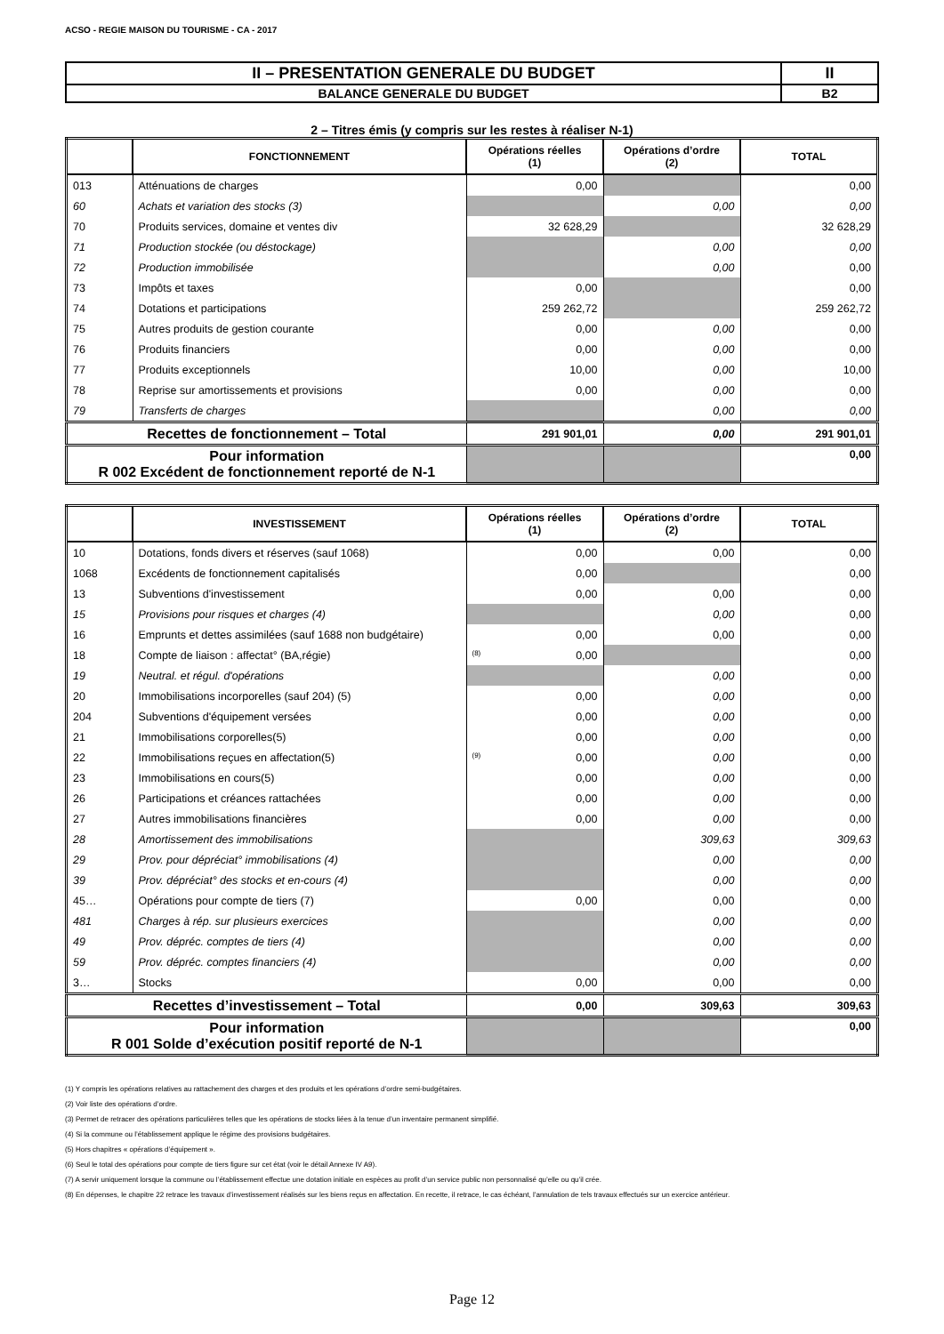ACSO - REGIE MAISON DU TOURISME - CA - 2017
| II – PRESENTATION GENERALE DU BUDGET | II |
| BALANCE GENERALE DU BUDGET | B2 |
2 – Titres émis (y compris sur les restes à réaliser N-1)
| | FONCTIONNEMENT | Opérations réelles (1) | Opérations d’ordre (2) | TOTAL |
| --- | --- | --- | --- | --- |
| 013 | Atténuations de charges | 0,00 | | 0,00 |
| 60 | Achats et variation des stocks (3) | | 0,00 | 0,00 |
| 70 | Produits services, domaine et ventes div | 32 628,29 | | 32 628,29 |
| 71 | Production stockée (ou déstockage) | | 0,00 | 0,00 |
| 72 | Production immobilisée | | 0,00 | 0,00 |
| 73 | Impôts et taxes | 0,00 | | 0,00 |
| 74 | Dotations et participations | 259 262,72 | | 259 262,72 |
| 75 | Autres produits de gestion courante | 0,00 | 0,00 | 0,00 |
| 76 | Produits financiers | 0,00 | 0,00 | 0,00 |
| 77 | Produits exceptionnels | 10,00 | 0,00 | 10,00 |
| 78 | Reprise sur amortissements et provisions | 0,00 | 0,00 | 0,00 |
| 79 | Transferts de charges | | 0,00 | 0,00 |
| Recettes de fonctionnement – Total | | 291 901,01 | 0,00 | 291 901,01 |
| Pour information R 002 Excédent de fonctionnement reporté de N-1 | | | | 0,00 |
| | INVESTISSEMENT | Opérations réelles (1) | Opérations d’ordre (2) | TOTAL |
| --- | --- | --- | --- | --- |
| 10 | Dotations, fonds divers et réserves (sauf 1068) | 0,00 | 0,00 | 0,00 |
| 1068 | Excédents de fonctionnement capitalisés | 0,00 | | 0,00 |
| 13 | Subventions d'investissement | 0,00 | 0,00 | 0,00 |
| 15 | Provisions pour risques et charges (4) | | 0,00 | 0,00 |
| 16 | Emprunts et dettes assimilées (sauf 1688 non budgétaire) | 0,00 | 0,00 | 0,00 |
| 18 | Compte de liaison : affectat° (BA,régie) | (8) 0,00 | | 0,00 |
| 19 | Neutral. et régul. d'opérations | | 0,00 | 0,00 |
| 20 | Immobilisations incorporelles (sauf 204) (5) | 0,00 | 0,00 | 0,00 |
| 204 | Subventions d'équipement versées | 0,00 | 0,00 | 0,00 |
| 21 | Immobilisations corporelles(5) | 0,00 | 0,00 | 0,00 |
| 22 | Immobilisations reçues en affectation(5) | (9) 0,00 | 0,00 | 0,00 |
| 23 | Immobilisations en cours(5) | 0,00 | 0,00 | 0,00 |
| 26 | Participations et créances rattachées | 0,00 | 0,00 | 0,00 |
| 27 | Autres immobilisations financières | 0,00 | 0,00 | 0,00 |
| 28 | Amortissement des immobilisations | | 309,63 | 309,63 |
| 29 | Prov. pour dépréciat° immobilisations (4) | | 0,00 | 0,00 |
| 39 | Prov. dépréciat° des stocks et en-cours (4) | | 0,00 | 0,00 |
| 45… | Opérations pour compte de tiers (7) | 0,00 | 0,00 | 0,00 |
| 481 | Charges à rép. sur plusieurs exercices | | 0,00 | 0,00 |
| 49 | Prov. dépréc. comptes de tiers (4) | | 0,00 | 0,00 |
| 59 | Prov. dépréc. comptes financiers (4) | | 0,00 | 0,00 |
| 3… | Stocks | 0,00 | 0,00 | 0,00 |
| Recettes d’investissement – Total | | 0,00 | 309,63 | 309,63 |
| Pour information R 001 Solde d’exécution positif reporté de N-1 | | | | 0,00 |
(1) Y compris les opérations relatives au rattachement des charges et des produits et les opérations d’ordre semi-budgétaires.
(2) Voir liste des opérations d’ordre.
(3) Permet de retracer des opérations particulières telles que les opérations de stocks liées à la tenue d’un inventaire permanent simplifié.
(4) Si la commune ou l’établissement applique le régime des provisions budgétaires.
(5) Hors chapitres « opérations d’équipement ».
(6) Seul le total des opérations pour compte de tiers figure sur cet état (voir le détail Annexe IV A9).
(7) A servir uniquement lorsque la commune ou l’établissement effectue une dotation initiale en espèces au profit d’un service public non personnalisé qu’elle ou qu’il crée.
(8) En dépenses, le chapitre 22 retrace les travaux d’investissement réalisés sur les biens reçus en affectation. En recette, il retrace, le cas échéant, l’annulation de tels travaux effectués sur un exercice antérieur.
Page 12